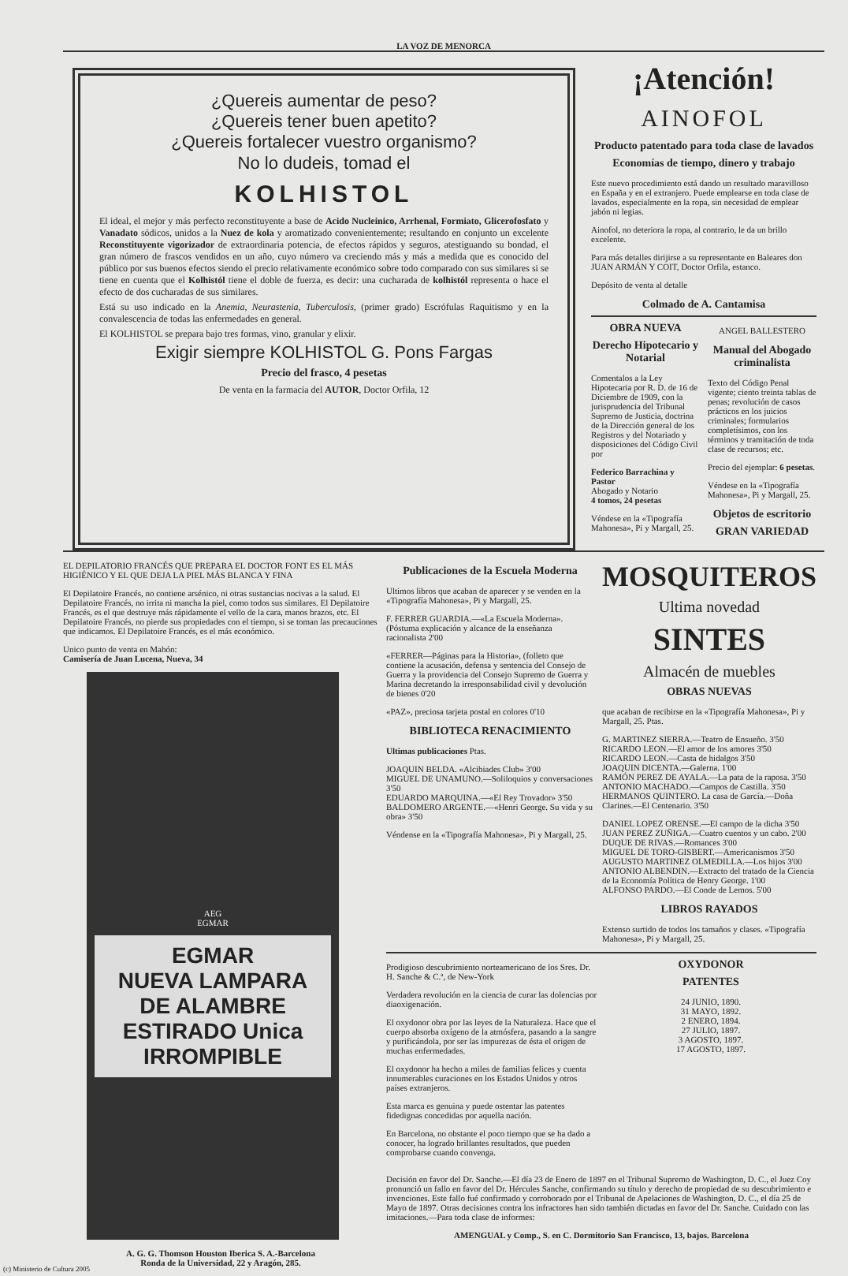LA VOZ DE MENORCA
¿Quereis aumentar de peso?
¿Quereis tener buen apetito?
¿Quereis fortalecer vuestro organismo?
No lo dudeis, tomad el
KOLHISTOL
El ideal, el mejor y más perfecto reconstituyente a base de Acido Nucleinico, Arrhenal, Formiato, Glicerofosfato y Vanadato sódicos, unidos a la Nuez de kola y aromatizado convenientemente; resultando en conjunto un excelente Reconstituyente vigorizador de extraordinaria potencia, de efectos rápidos y seguros, atestiguando su bondad, el gran número de frascos vendidos en un año, cuyo número va creciendo más y más a medida que es conocido del público por sus buenos efectos siendo el precio relativamente económico sobre todo comparado con sus similares si se tiene en cuenta que el Kolhistól tiene el doble de fuerza, es decir: una cucharada de kolhistól representa o hace el efecto de dos cucharadas de sus similares.
Está su uso indicado en la Anemia, Neurastenia, Tuberculosis, (primer grado) Escrófulas Raquitismo y en la convalescencia de todas las enfermedades en general.
El KOLHISTOL se prepara bajo tres formas, vino, granular y elixir.
Exigir siempre KOLHISTOL G. Pons Fargas
Precio del frasco, 4 pesetas
De venta en la farmacia del AUTOR, Doctor Orfila, 12
¡Atención!
AINOFOL
Producto patentado para toda clase de lavados
Economías de tiempo, dinero y trabajo
Este nuevo procedimiento está dando un resultado maravilloso en España y en el extranjero. Puede emplearse en toda clase de lavados, especialmente en la ropa, sin necesidad de emplear jabón ni legias.
Ainofol, no deteriora la ropa, al contrario, le da un brillo excelente.
Para más detalles dirijirse a su representante en Baleares don JUAN ARMÁN Y COIT, Doctor Orfila, estanco.
Depósito de venta al detalle
Colmado de A. Cantamisa
OBRA NUEVA
Derecho Hipotecario y Notarial
Comentalos a la Ley Hipotecaria por R. D. de 16 de Diciembre de 1909, con la jurisprudencia del Tribunal Supremo de Justicia, doctrina de la Dirección general de los Registros y del Notariado y disposiciones del Código Civil por
Federico Barrachina y Pastor
Abogado y Notario
4 tomos, 24 pesetas
Véndese en la «Tipografía Mahonesa», Pi y Margall, 25.
ANGEL BALLESTERO
Manual del Abogado criminalista
Texto del Código Penal vigente; ciento treinta tablas de penas; revolución de casos prácticos en los juicios criminales; formularios completísimos, con los términos y tramitación de toda clase de recursos; etc.
Precio del ejemplar: 6 pesetas.
Véndese en la «Tipografía Mahonesa», Pi y Margall, 25.
Objetos de escritorio
GRAN VARIEDAD
EL DEPILATORIO FRANCÉS QUE PREPARA EL DOCTOR FONT ES EL MÁS HIGIÉNICO Y EL QUE DEJA LA PIEL MÁS BLANCA Y FINA
El Depilatoire Francés, no contiene arsénico, ni otras sustancias nocivas a la salud. El Depilatoire Francés, no irrita ni mancha la piel, como todos sus similares. El Depilatoire Francés, es el que destruye más rápidamente el vello de la cara, manos brazos, etc. El Depilatoire Francés, no pierde sus propiedades con el tiempo, si se toman las precauciones que indicamos. El Depilatoire Francés, es el más económico.
Unico punto de venta en Mahón:
Camisería de Juan Lucena, Nueva, 34
AEG
EGMAR
EGMAR
NUEVA LAMPARA DE ALAMBRE ESTIRADO Unica IRROMPIBLE
A. G. G. Thomson Houston Iberica S. A.-Barcelona
Ronda de la Universidad, 22 y Aragón, 285.
Publicaciones de la Escuela Moderna
Ultimos libros que acaban de aparecer y se venden en la «Tipografía Mahonesa», Pi y Margall, 25.
F. FERRER GUARDIA.—«La Escuela Moderna». (Póstuma explicación y alcance de la enseñanza racionalista 2'00
«FERRER—Páginas para la Historia», (folleto que contiene la acusación, defensa y sentencia del Consejo de Guerra y la providencia del Consejo Supremo de Guerra y Marina decretando la irresponsabilidad civil y devolución de bienes 0'20
«PAZ», preciosa tarjeta postal en colores 0'10
BIBLIOTECA RENACIMIENTO
Ultimas publicaciones Ptas.
JOAQUIN BELDA. «Alcibiades Club» 3'00
MIGUEL DE UNAMUNO.—Soliloquios y conversaciones 3'50
EDUARDO MARQUINA.—«El Rey Trovador» 3'50
BALDOMERO ARGENTE.—«Henri George. Su vida y su obra» 3'50
Véndense en la «Tipografía Mahonesa», Pi y Margall, 25.
MOSQUITEROS
Ultima novedad
SINTES
Almacén de muebles
OBRAS NUEVAS
que acaban de recibirse en la «Tipografía Mahonesa», Pi y Margall, 25. Ptas.
G. MARTINEZ SIERRA.—Teatro de Ensueño. 3'50
RICARDO LEON.—El amor de los amores 3'50
RICARDO LEON.—Casta de hidalgos 3'50
JOAQUIN DICENTA.—Galerna. 1'00
RAMÓN PEREZ DE AYALA.—La pata de la raposa. 3'50
ANTONIO MACHADO.—Campos de Castilla. 3'50
HERMANOS QUINTERO. La casa de García.—Doña Clarines.—El Centenario. 3'50
DANIEL LOPEZ ORENSE.—El campo de la dicha 3'50
JUAN PEREZ ZUÑIGA.—Cuatro cuentos y un cabo. 2'00
DUQUE DE RIVAS.—Romances 3'00
MIGUEL DE TORO-GISBERT.—Americanismos 3'50
AUGUSTO MARTINEZ OLMEDILLA.—Los hijos 3'00
ANTONIO ALBENDIN.—Extracto del tratado de la Ciencia de la Economía Política de Henry George. 1'00
ALFONSO PARDO.—El Conde de Lemos. 5'00
LIBROS RAYADOS
Extenso surtido de todos los tamaños y clases. «Tipografía Mahonesa», Pi y Margall, 25.
Prodigioso descubrimiento norteamericano de los Sres. Dr. H. Sanche & C.ª, de New-York
Verdadera revolución en la ciencia de curar las dolencias por diaoxigenación.
El oxydonor obra por las leyes de la Naturaleza. Hace que el cuerpo absorba oxígeno de la atmósfera, pasando a la sangre y purificándola, por ser las impurezas de ésta el origen de muchas enfermedades.
El oxydonor ha hecho a miles de familias felices y cuenta innumerables curaciones en los Estados Unidos y otros países extranjeros.
Esta marca es genuina y puede ostentar las patentes fidedignas concedidas por aquella nación.
En Barcelona, no obstante el poco tiempo que se ha dado a conocer, ha logrado brillantes resultados, que pueden comprobarse cuando convenga.
OXYDONOR
PATENTES
24 JUNIO, 1890.
31 MAYO, 1892.
2 ENERO, 1894.
27 JULIO, 1897.
3 AGOSTO, 1897.
17 AGOSTO, 1897.
Decisión en favor del Dr. Sanche.—El día 23 de Enero de 1897 en el Tribunal Supremo de Washington, D. C., el Juez Coy pronunció un fallo en favor del Dr. Hércules Sanche, confirmando su título y derecho de propiedad de su descubrimiento e invenciones. Este fallo fué confirmado y corroborado por el Tribunal de Apelaciones de Washington, D. C., el día 25 de Mayo de 1897. Otras decisiones contra los infractores han sido también dictadas en favor del Dr. Sanche. Cuidado con las imitaciones.—Para toda clase de informes:
AMENGUAL y Comp., S. en C. Dormitorio San Francisco, 13, bajos. Barcelona
(c) Ministerio de Cultura 2005